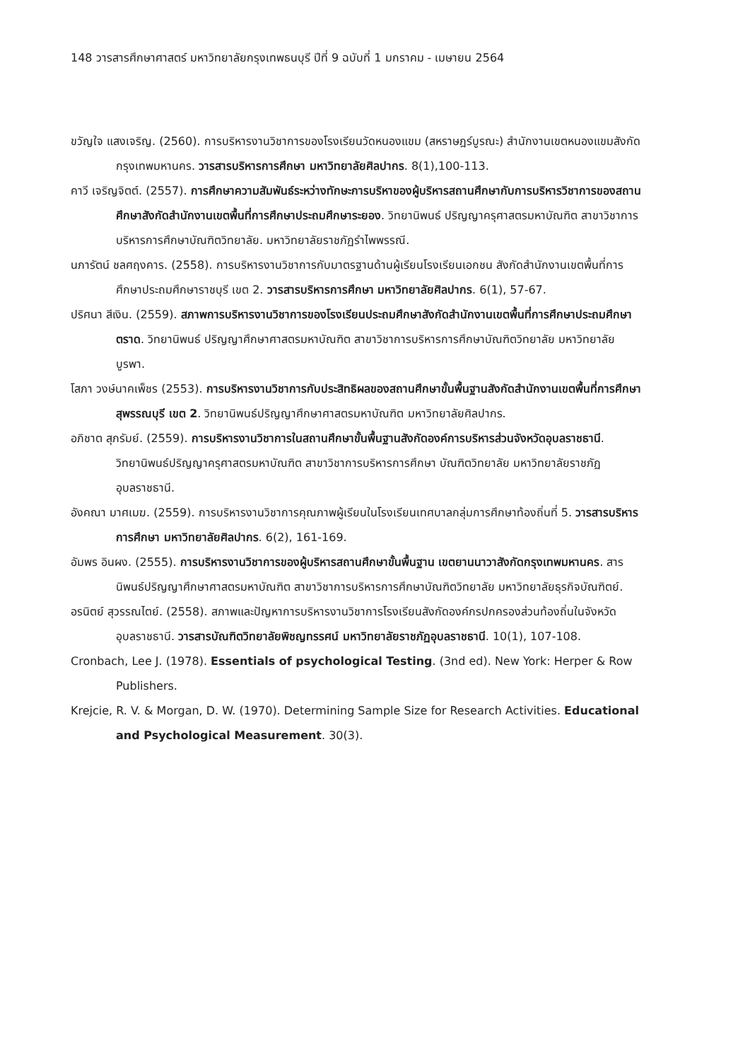148 วารสารศึกษาศาสตร์ มหาวิทยาลัยกรุงเทพธนบุรี ปีที่ 9 ฉบับที่ 1 มกราคม - เมษายน 2564
ขวัญใจ แสงเจริญ. (2560). การบริหารงานวิชาการของโรงเรียนวัดหนองแขม (สหราษฎร์บูรณะ) สำนักงานเขตหนองแขมสังกัดกรุงเทพมหานคร. วารสารบริหารการศึกษา มหาวิทยาลัยศิลปากร. 8(1),100-113.
คาวี เจริญจิตต์. (2557). การศึกษาความสัมพันธ์ระหว่างทักษะการบริหาของผู้บริหารสถานศึกษากับการบริหารวิชาการของสถานศึกษาสังกัดสำนักงานเขตพื้นที่การศึกษาประถมศึกษาระยอง. วิทยานิพนธ์ ปริญญาครุศาสตรมหาบัณฑิต สาขาวิชาการบริหารการศึกษาบัณฑิตวิทยาลัย. มหาวิทยาลัยราชภัฏรำไพพรรณี.
นภารัตน์ ชลศฤงคาร. (2558). การบริหารงานวิชาการกับมาตรฐานด้านผู้เรียนโรงเรียนเอกชน สังกัดสำนักงานเขตพื้นที่การศึกษาประถมศึกษาราชบุรี เขต 2. วารสารบริหารการศึกษา มหาวิทยาลัยศิลปากร. 6(1), 57-67.
ปริศนา สีเงิน. (2559). สภาพการบริหารงานวิชาการของโรงเรียนประถมศึกษาสังกัดสำนักงานเขตพื้นที่การศึกษาประถมศึกษาตราด. วิทยานิพนธ์ ปริญญาศึกษาศาสตรมหาบัณฑิต สาขาวิชาการบริหารการศึกษาบัณฑิตวิทยาลัย มหาวิทยาลัยบูรพา.
โสภา วงษ์นาคเพ็ชร (2553). การบริหารงานวิชาการกับประสิทธิผลของสถานศึกษาขั้นพื้นฐานสังกัดสำนักงานเขตพื้นที่การศึกษาสุพรรณบุรี เขต 2. วิทยานิพนธ์ปริญญาศึกษาศาสตรมหาบัณฑิต มหาวิทยาลัยศิลปากร.
อภิชาต สุภรัมย์. (2559). การบริหารงานวิชาการในสถานศึกษาขั้นพื้นฐานสังกัดองค์การบริหารส่วนจังหวัดอุบลราชธานี. วิทยานิพนธ์ปริญญาครุศาสตรมหาบัณฑิต สาขาวิชาการบริหารการศึกษา บัณฑิตวิทยาลัย มหาวิทยาลัยราชภัฏอุบลราชธานี.
อังคณา มาศเมฆ. (2559). การบริหารงานวิชาการคุณภาพผู้เรียนในโรงเรียนเทศบาลกลุ่มการศึกษาท้องถิ่นที่ 5. วารสารบริหารการศึกษา มหาวิทยาลัยศิลปากร. 6(2), 161-169.
อัมพร อินผง. (2555). การบริหารงานวิชาการของผู้บริหารสถานศึกษาขั้นพื้นฐาน เขตยานนาวาสังกัดกรุงเทพมหานคร. สารนิพนธ์ปริญญาศึกษาศาสตรมหาบัณฑิต สาขาวิชาการบริหารการศึกษาบัณฑิตวิทยาลัย มหาวิทยาลัยธุรกิจบัณฑิตย์.
อรนิตย์ สุวรรณไตย์. (2558). สภาพและปัญหาการบริหารงานวิชาการโรงเรียนสังกัดองค์กรปกครองส่วนท้องถิ่นในจังหวัดอุบลราชธานี. วารสารบัณฑิตวิทยาลัยพิชญทรรศน์ มหาวิทยาลัยราชภัฏอุบลราชธานี. 10(1), 107-108.
Cronbach, Lee J. (1978). Essentials of psychological Testing. (3nd ed). New York: Herper & Row Publishers.
Krejcie, R. V. & Morgan, D. W. (1970). Determining Sample Size for Research Activities. Educational and Psychological Measurement. 30(3).